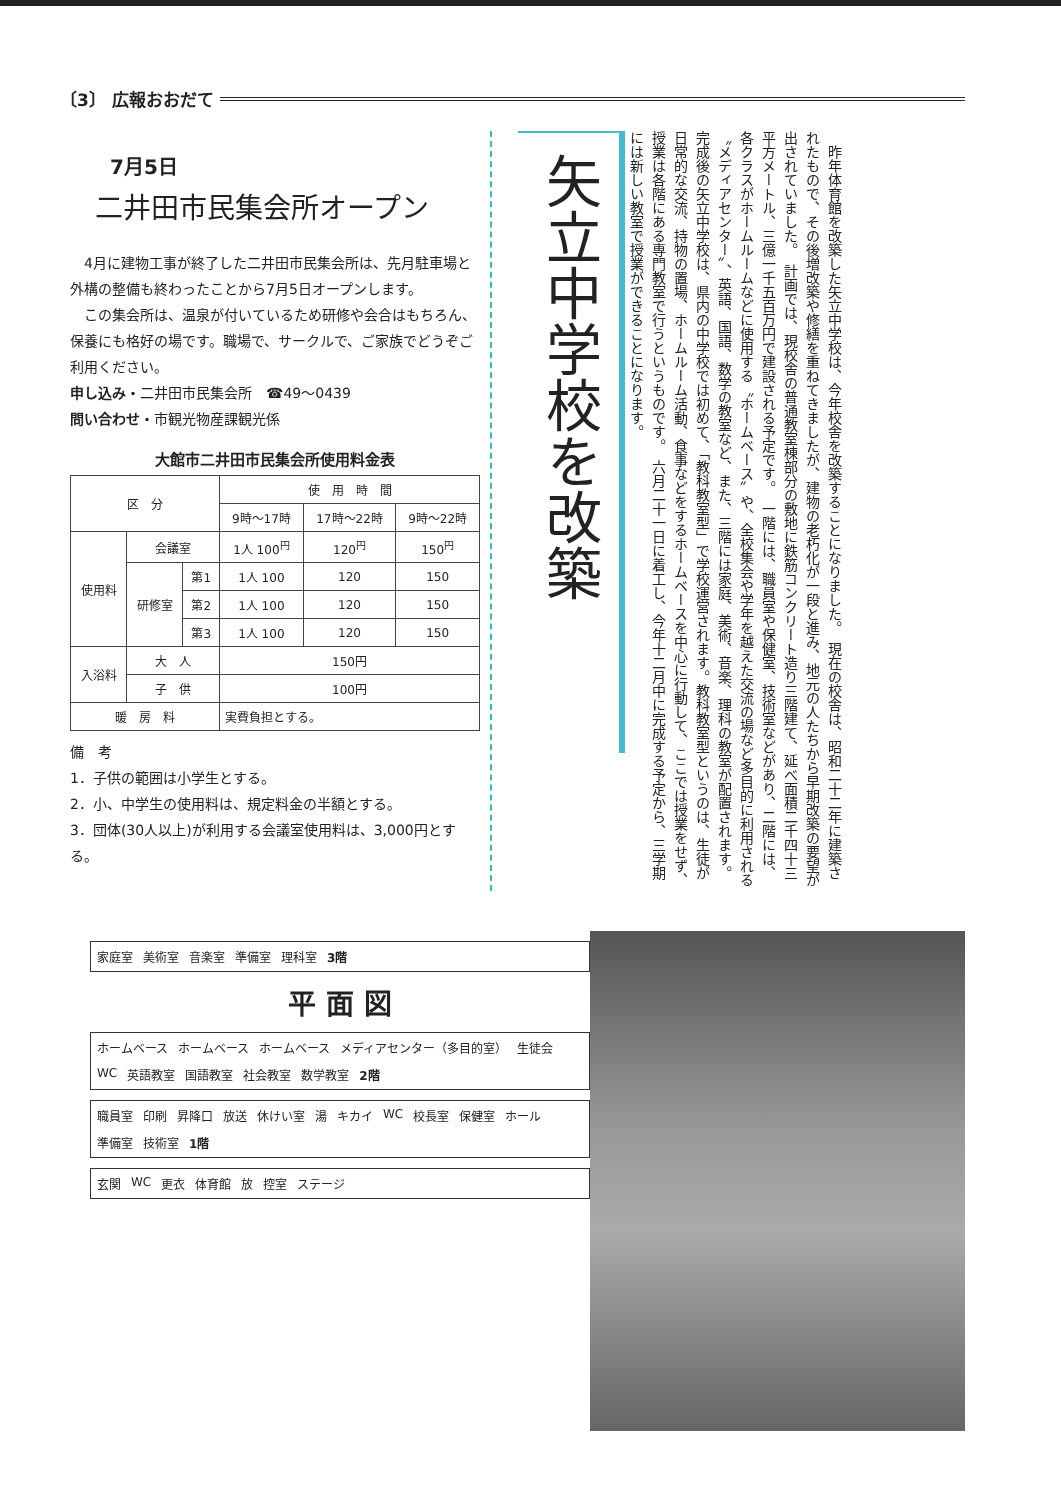〔3〕 広報おおだて
7月5日
二井田市民集会所オープン
　4月に建物工事が終了した二井田市民集会所は、先月駐車場と外構の整備も終わったことから7月5日オープンします。
　この集会所は、温泉が付いているため研修や会合はもちろん、保養にも格好の場です。職場で、サークルで、ご家族でどうぞご利用ください。
申し込み・二井田市民集会所　☎49～0439
問い合わせ・市観光物産課観光係
大館市二井田市民集会所使用料金表
| 区 分 | | | 使 用 時 間 | | |
| --- | --- | --- | --- | --- | --- |
| | | | 9時～17時 | 17時～22時 | 9時～22時 |
| 使用料 | 会議室 | | 1人 100<sup>円</sup> | 120<sup>円</sup> | 150<sup>円</sup> |
| | 研修室 | 第1 | 1人 100 | 120 | 150 |
| | | 第2 | 1人 100 | 120 | 150 |
| | | 第3 | 1人 100 | 120 | 150 |
| 入浴料 | 大 人 | | 150円 | | |
| | 子 供 | | 100円 | | |
| 暖 房 料 | | | 実費負担とする。 | | |
備　考
1．子供の範囲は小学生とする。
2．小、中学生の使用料は、規定料金の半額とする。
3．団体(30人以上)が利用する会議室使用料は、3,000円とする。
矢立中学校を改築
　昨年体育館を改築した矢立中学校は、今年校舎を改築することになりました。　現在の校舎は、昭和二十二年に建築されたもので、その後増改築や修繕を重ねてきましたが、建物の老朽化が一段と進み、地元の人たちから早期改築の要望が出されていました。　計画では、現校舎の普通教室棟部分の敷地に鉄筋コンクリート造り三階建て、延べ面積二千四十三平方メートル、三億一千五百万円で建設される予定です。　一階には、職員室や保健室、技術室などがあり、二階には、各クラスがホームルームなどに使用する〝ホームベース〟や、全校集会や学年を越えた交流の場など多目的に利用される〝メディアセンター〟、英語、国語、数学の教室など、また、三階には家庭、美術、音楽、理科の教室が配置されます。　完成後の矢立中学校は、県内の中学校では初めて、「教科教室型」で学校運営されます。教科教室型というのは、生徒が日常的な交流、持物の置場、ホームルーム活動、食事などをするホームベースを中心に行動して、ここでは授業をせず、授業は各階にある専門教室で行うというものです。　六月二十一日に着工し、今年十二月中に完成する予定から、三学期には新しい教室で授業ができることになります。
家庭室 美術室 音楽室 準備室 理科室 3階
平 面 図
ホームベース ホームベース ホームベース メディアセンター（多目的室） 生徒会 WC 英語教室 国語教室 社会教室 数学教室 2階
職員室 印刷 昇降口 放送 休けい室 湯 キカイ WC 校長室 保健室 ホール 準備室 技術室 1階
玄関 WC 更衣 体育館 放 控室 ステージ